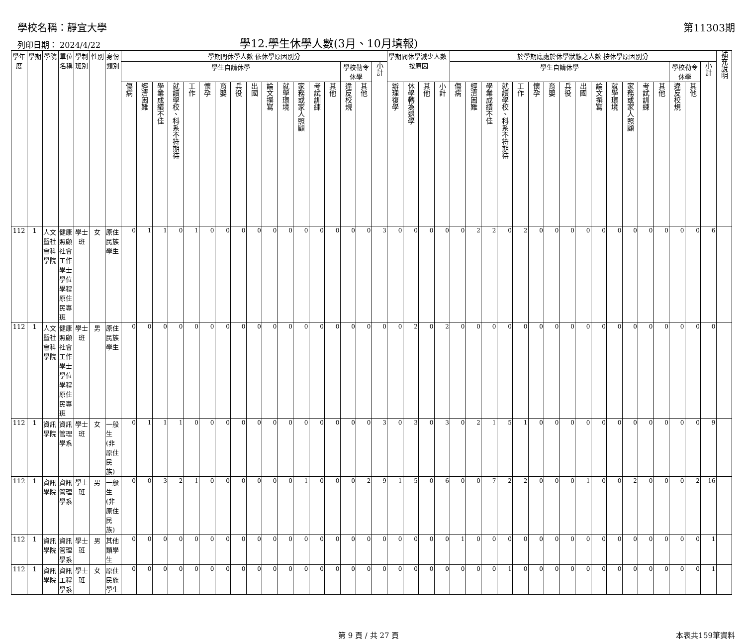學校名稱：靜宜大學 第11303期
列印日期： 2024/4/22
學12.學生休學人數(3月、10月填報)
| 學年度 | 學期 | 學院 | 單位名稱 | 學制班別 | 性別 | 身份類別 | 學期間休學人數-依休學原因別分 | | | | | | | | | | | | | | | | | 學期間休學減少人數-按原因 | | | | 於學期底處於休學狀態之人數-按休學原因別分 | | | | | | | | | | | | | | | | | 補充說明 |
| --- | --- | --- | --- | --- | --- | --- | --- | --- | --- | --- | --- | --- | --- | --- | --- | --- | --- | --- | --- | --- | --- | --- | --- | --- | --- | --- | --- | --- | --- | --- | --- | --- | --- | --- | --- | --- | --- | --- | --- | --- | --- | --- | --- | --- | --- |
| | | | | | | | 學生自請休學 | | | | | | | | | | | | | | 學校勒令休學 | | 小計 | | | | | 學生自請休學 | | | | | | | | | | | | | | 學校勒令休學 | | 小計 | |
| | | | | | | | 傷病 | 經濟困難 | 學業成績不佳 | 就讀學校、科系不符期待 | 工作 | 懷孕 | 育嬰 | 兵役 | 出國 | 論文撰寫 | 就學環境 | 家務或家人照顧 | 考試訓練 | 其他 | 違反校規 | 其他 | | 辦理復學 | 休學轉為退學 | 其他 | 小計 | 傷病 | 經濟困難 | 學業成績不佳 | 就讀學校、科系不符期待 | 工作 | 懷孕 | 育嬰 | 兵役 | 出國 | 論文撰寫 | 就學環境 | 家務或家人照顧 | 考試訓練 | 其他 | 違反校規 | 其他 | | |
| 112 | 1 | 人文暨社會科學院 | 健康照顧社會工作學士學位學程原住民專班 | 學士班 | 女 | 原住民族學生 | 0 | 1 | 1 | 0 | 1 | 0 | 0 | 0 | 0 | 0 | 0 | 0 | 0 | 0 | 0 | 0 | 3 | 0 | 0 | 0 | 0 | 0 | 2 | 2 | 0 | 2 | 0 | 0 | 0 | 0 | 0 | 0 | 0 | 0 | 0 | 0 | 0 | 6 | |
| 112 | 1 | 人文暨社會科學院 | 健康照顧社會工作學士學位學程原住民專班 | 學士班 | 男 | 原住民族學生 | 0 | 0 | 0 | 0 | 0 | 0 | 0 | 0 | 0 | 0 | 0 | 0 | 0 | 0 | 0 | 0 | 0 | 0 | 2 | 0 | 2 | 0 | 0 | 0 | 0 | 0 | 0 | 0 | 0 | 0 | 0 | 0 | 0 | 0 | 0 | 0 | 0 | 0 | |
| 112 | 1 | 資訊學院 | 資訊管理學系 | 學士班 | 女 | 一般生(非原住民族) | 0 | 1 | 1 | 1 | 0 | 0 | 0 | 0 | 0 | 0 | 0 | 0 | 0 | 0 | 0 | 0 | 3 | 0 | 3 | 0 | 3 | 0 | 2 | 1 | 5 | 1 | 0 | 0 | 0 | 0 | 0 | 0 | 0 | 0 | 0 | 0 | 0 | 9 | |
| 112 | 1 | 資訊學院 | 資訊管理學系 | 學士班 | 男 | 一般生(非原住民族) | 0 | 0 | 3 | 2 | 1 | 0 | 0 | 0 | 0 | 0 | 0 | 1 | 0 | 0 | 0 | 2 | 9 | 1 | 5 | 0 | 6 | 0 | 0 | 7 | 2 | 2 | 0 | 0 | 0 | 1 | 0 | 0 | 2 | 0 | 0 | 0 | 2 | 16 | |
| 112 | 1 | 資訊學院 | 資訊管理學系 | 學士班 | 男 | 其他類學生 | 0 | 0 | 0 | 0 | 0 | 0 | 0 | 0 | 0 | 0 | 0 | 0 | 0 | 0 | 0 | 0 | 0 | 0 | 0 | 0 | 0 | 1 | 0 | 0 | 0 | 0 | 0 | 0 | 0 | 0 | 0 | 0 | 0 | 0 | 0 | 0 | 0 | 1 | |
| 112 | 1 | 資訊學院 | 資訊工程學系 | 學士班 | 女 | 原住民族學生 | 0 | 0 | 0 | 0 | 0 | 0 | 0 | 0 | 0 | 0 | 0 | 0 | 0 | 0 | 0 | 0 | 0 | 0 | 0 | 0 | 0 | 0 | 0 | 0 | 1 | 0 | 0 | 0 | 0 | 0 | 0 | 0 | 0 | 0 | 0 | 0 | 0 | 1 | |
第 9 頁 / 共 27 頁 本表共159筆資料